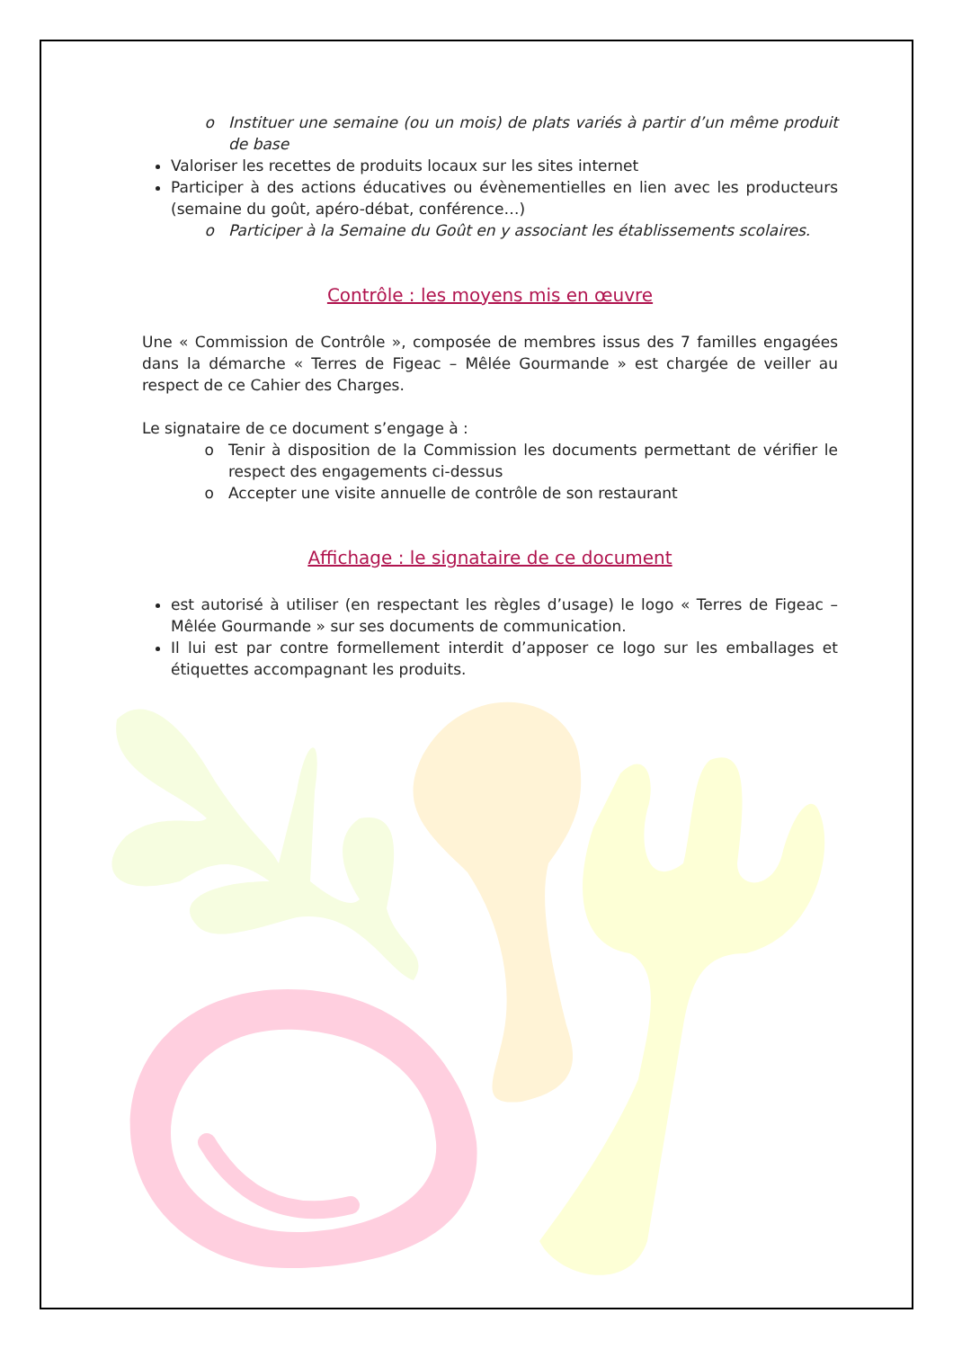Instituer une semaine (ou un mois) de plats variés à partir d’un même produit de base
Valoriser les recettes de produits locaux sur les sites internet
Participer à des actions éducatives ou évènementielles en lien avec les producteurs (semaine du goût, apéro-débat, conférence…)
Participer à la Semaine du Goût en y associant les établissements scolaires.
Contrôle : les moyens mis en œuvre
Une « Commission de Contrôle », composée de membres issus des 7 familles engagées dans la démarche « Terres de Figeac – Mêlée Gourmande » est chargée de veiller au respect de ce Cahier des Charges.
Le signataire de ce document s’engage à :
Tenir à disposition de la Commission les documents permettant de vérifier le respect des engagements ci-dessus
Accepter une visite annuelle de contrôle de son restaurant
Affichage : le signataire de ce document
est autorisé à utiliser (en respectant les règles d’usage) le logo « Terres de Figeac – Mêlée Gourmande » sur ses documents de communication.
Il lui est par contre formellement interdit d’apposer ce logo sur les emballages et étiquettes accompagnant les produits.